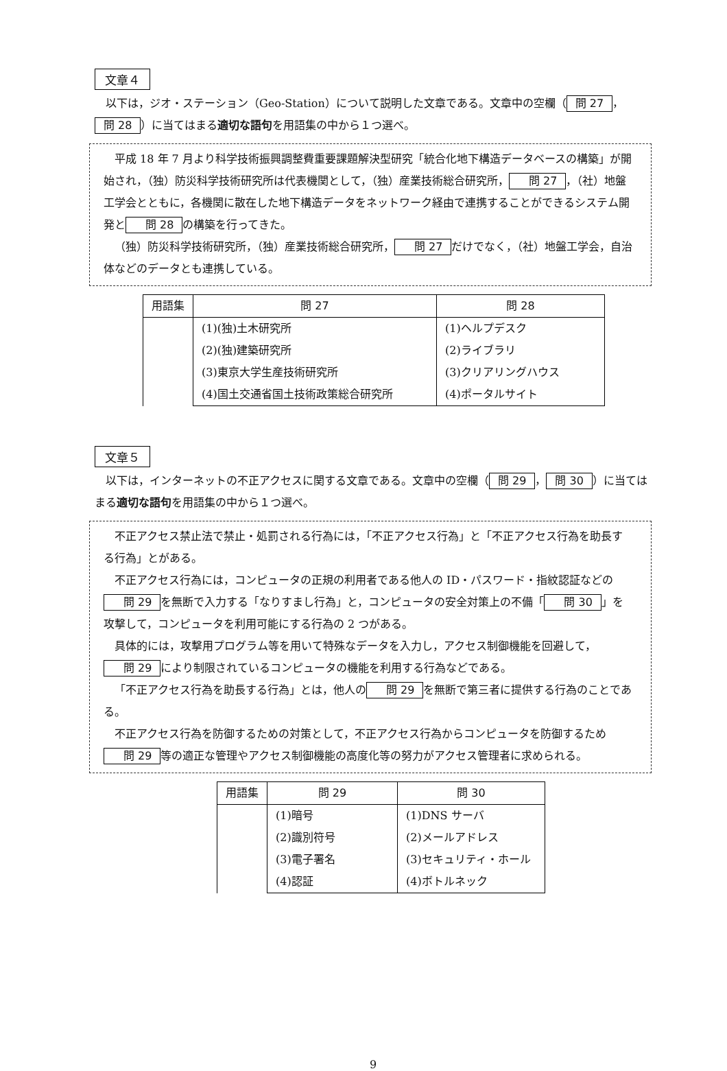文章４
　以下は，ジオ・ステーション（Geo-Station）について説明した文章である。文章中の空欄（ 問 27 ， 問 28 ）に当てはまる適切な語句を用語集の中から１つ選べ。
平成 18 年 7 月より科学技術振興調整費重要課題解決型研究「統合化地下構造データベースの構築」が開始され，（独）防災科学技術研究所は代表機関として，（独）産業技術総合研究所， 問 27 ，（社）地盤工学会とともに，各機関に散在した地下構造データをネットワーク経由で連携することができるシステム開発と 問 28 の構築を行ってきた。
（独）防災科学技術研究所，（独）産業技術総合研究所， 問 27 だけでなく，（社）地盤工学会，自治体などのデータとも連携している。
| 用語集 | 問 27 | 問 28 |
| --- | --- | --- |
| | (1)(独)土木研究所 | (1)ヘルプデスク |
| | (2)(独)建築研究所 | (2)ライブラリ |
| | (3)東京大学生産技術研究所 | (3)クリアリングハウス |
| | (4)国土交通省国土技術政策総合研究所 | (4)ポータルサイト |
文章５
　以下は，インターネットの不正アクセスに関する文章である。文章中の空欄（ 問 29 ， 問 30 ）に当てはまる適切な語句を用語集の中から１つ選べ。
不正アクセス禁止法で禁止・処罰される行為には，「不正アクセス行為」と「不正アクセス行為を助長する行為」とがある。
不正アクセス行為には，コンピュータの正規の利用者である他人の ID・パスワード・指紋認証などの 問 29 を無断で入力する「なりすまし行為」と，コンピュータの安全対策上の不備「 問 30 」を攻撃して，コンピュータを利用可能にする行為の 2 つがある。
具体的には，攻撃用プログラム等を用いて特殊なデータを入力し，アクセス制御機能を回避して， 問 29 により制限されているコンピュータの機能を利用する行為などである。
「不正アクセス行為を助長する行為」とは，他人の 問 29 を無断で第三者に提供する行為のことである。
不正アクセス行為を防御するための対策として，不正アクセス行為からコンピュータを防御するため 問 29 等の適正な管理やアクセス制御機能の高度化等の努力がアクセス管理者に求められる。
| 用語集 | 問 29 | 問 30 |
| --- | --- | --- |
| | (1)暗号 | (1)DNS サーバ |
| | (2)識別符号 | (2)メールアドレス |
| | (3)電子署名 | (3)セキュリティ・ホール |
| | (4)認証 | (4)ボトルネック |
9